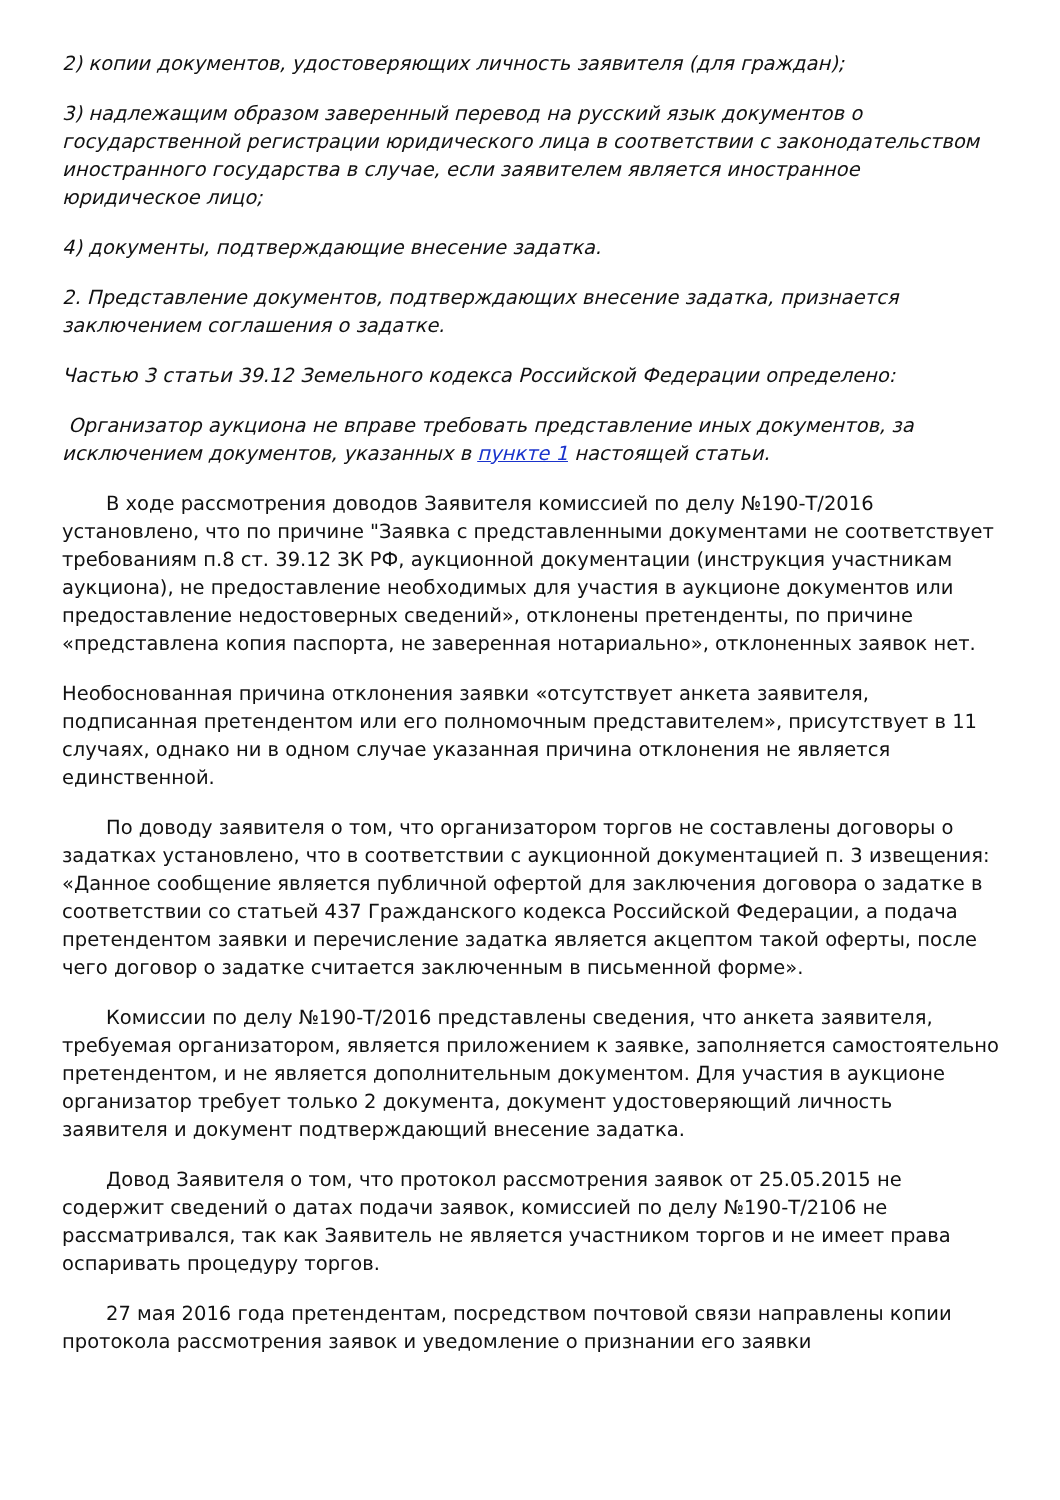2) копии документов, удостоверяющих личность заявителя (для граждан);
3) надлежащим образом заверенный перевод на русский язык документов о государственной регистрации юридического лица в соответствии с законодательством иностранного государства в случае, если заявителем является иностранное юридическое лицо;
4) документы, подтверждающие внесение задатка.
2. Представление документов, подтверждающих внесение задатка, признается заключением соглашения о задатке.
Частью 3 статьи 39.12 Земельного кодекса Российской Федерации определено:
Организатор аукциона не вправе требовать представление иных документов, за исключением документов, указанных в пункте 1 настоящей статьи.
В ходе рассмотрения доводов Заявителя комиссией по делу №190-Т/2016 установлено, что по причине "Заявка с представленными документами не соответствует требованиям п.8 ст. 39.12 ЗК РФ, аукционной документации (инструкция участникам аукциона), не предоставление необходимых для участия в аукционе документов или предоставление недостоверных сведений», отклонены претенденты, по причине «представлена копия паспорта, не заверенная нотариально», отклоненных заявок нет.
Необоснованная причина отклонения заявки «отсутствует анкета заявителя, подписанная претендентом или его полномочным представителем», присутствует в 11 случаях, однако ни в одном случае указанная причина отклонения не является единственной.
По доводу заявителя о том, что организатором торгов не составлены договоры о задатках установлено, что в соответствии с аукционной документацией п. 3 извещения: «Данное сообщение является публичной офертой для заключения договора о задатке в соответствии со статьей 437 Гражданского кодекса Российской Федерации, а подача претендентом заявки и перечисление задатка является акцептом такой оферты, после чего договор о задатке считается заключенным в письменной форме».
Комиссии по делу №190-Т/2016 представлены сведения, что анкета заявителя, требуемая организатором, является приложением к заявке, заполняется самостоятельно претендентом, и не является дополнительным документом. Для участия в аукционе организатор требует только 2 документа, документ удостоверяющий личность заявителя и документ подтверждающий внесение задатка.
Довод Заявителя о том, что протокол рассмотрения заявок от 25.05.2015 не содержит сведений о датах подачи заявок, комиссией по делу №190-Т/2106 не рассматривался, так как Заявитель не является участником торгов и не имеет права оспаривать процедуру торгов.
27 мая 2016 года претендентам, посредством почтовой связи направлены копии протокола рассмотрения заявок и уведомление о признании его заявки